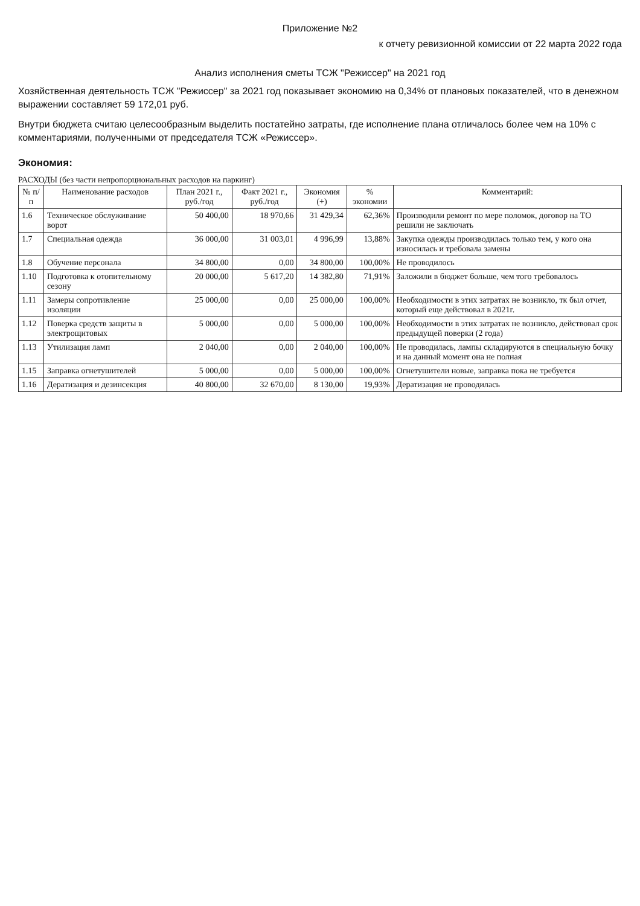Приложение №2
к отчету ревизионной комиссии от 22 марта 2022 года
Анализ исполнения сметы ТСЖ "Режиссер" на 2021 год
Хозяйственная деятельность ТСЖ "Режиссер" за 2021 год показывает экономию на 0,34% от плановых показателей, что в денежном выражении составляет 59 172,01 руб.
Внутри бюджета считаю целесообразным выделить постатейно затраты, где исполнение плана отличалось более чем на 10% с комментариями, полученными от председателя ТСЖ «Режиссер».
Экономия:
РАСХОДЫ (без части непропорциональных расходов на паркинг)
| № п/п | Наименование расходов | План 2021 г., руб./год | Факт 2021 г., руб./год | Экономия (+) | % экономии | Комментарий: |
| --- | --- | --- | --- | --- | --- | --- |
| 1.6 | Техническое обслуживание ворот | 50 400,00 | 18 970,66 | 31 429,34 | 62,36% | Производили ремонт по мере поломок, договор на ТО решили не заключать |
| 1.7 | Специальная одежда | 36 000,00 | 31 003,01 | 4 996,99 | 13,88% | Закупка одежды производилась только тем, у кого она износилась и требовала замены |
| 1.8 | Обучение персонала | 34 800,00 | 0,00 | 34 800,00 | 100,00% | Не проводилось |
| 1.10 | Подготовка к отопительному сезону | 20 000,00 | 5 617,20 | 14 382,80 | 71,91% | Заложили в бюджет больше, чем того требовалось |
| 1.11 | Замеры сопротивление изоляции | 25 000,00 | 0,00 | 25 000,00 | 100,00% | Необходимости в этих затратах не возникло, тк был отчет, который еще действовал в 2021г. |
| 1.12 | Поверка средств защиты в электрощитовых | 5 000,00 | 0,00 | 5 000,00 | 100,00% | Необходимости в этих затратах не возникло, действовал срок предыдущей поверки (2 года) |
| 1.13 | Утилизация ламп | 2 040,00 | 0,00 | 2 040,00 | 100,00% | Не проводилась, лампы складируются в специальную бочку и на данный момент она не полная |
| 1.15 | Заправка огнетушителей | 5 000,00 | 0,00 | 5 000,00 | 100,00% | Огнетушители новые, заправка пока не требуется |
| 1.16 | Дератизация и дезинсекция | 40 800,00 | 32 670,00 | 8 130,00 | 19,93% | Дератизация не проводилась |